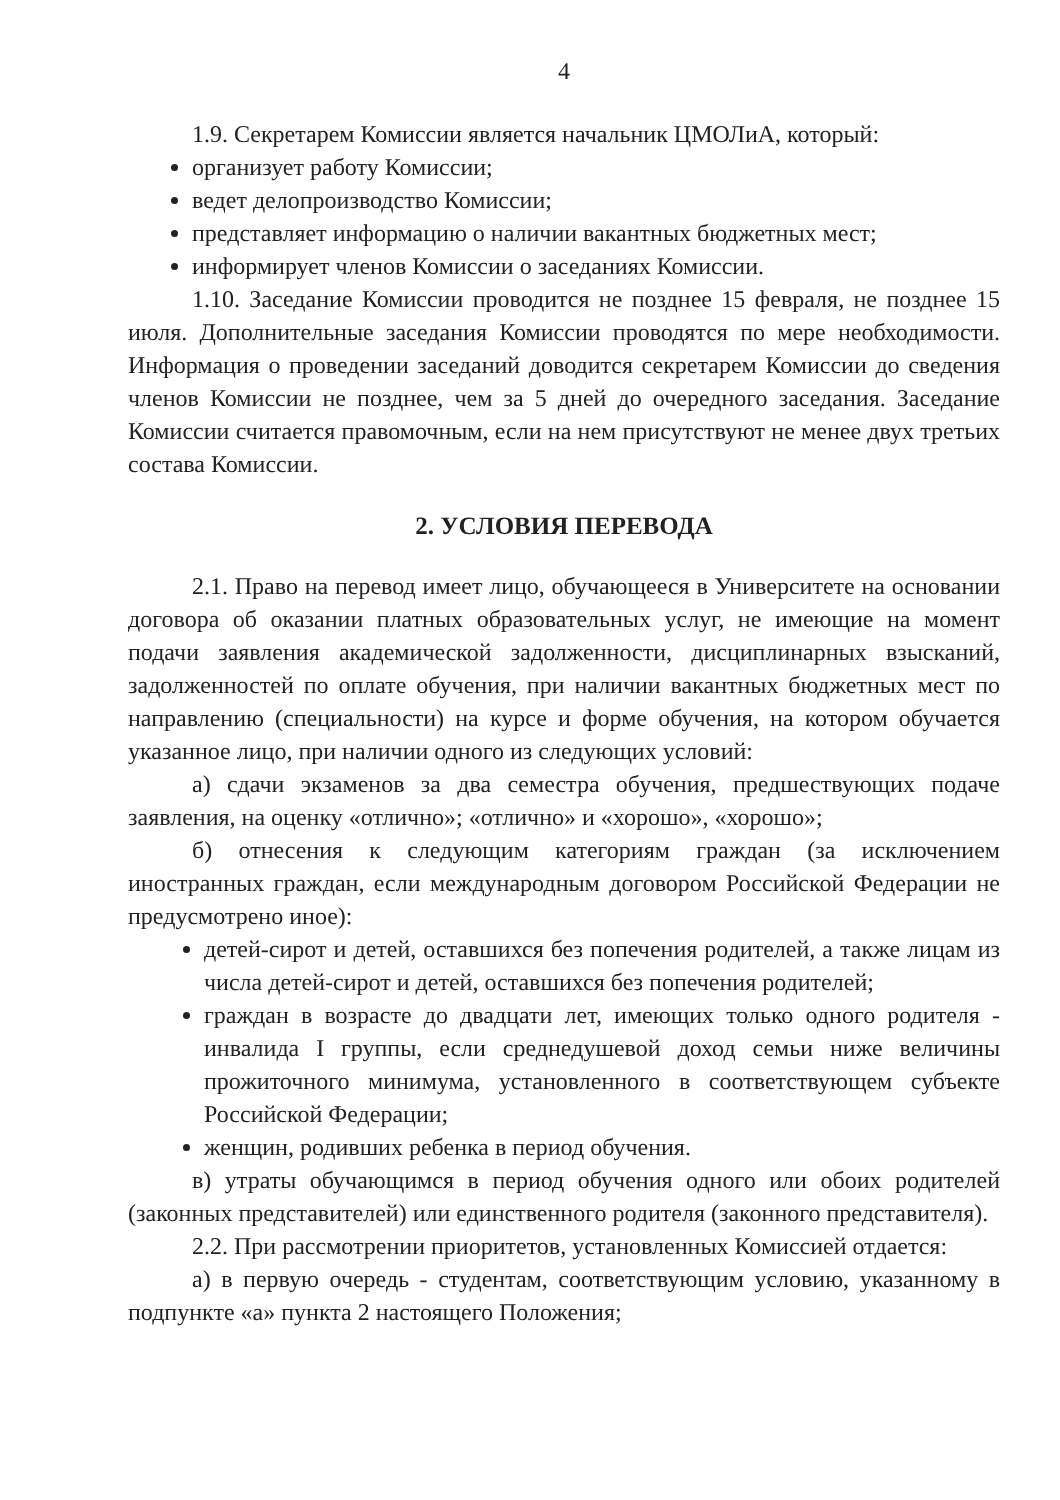4
1.9. Секретарем Комиссии является начальник ЦМОЛиА, который:
организует работу Комиссии;
ведет делопроизводство Комиссии;
представляет информацию о наличии вакантных бюджетных мест;
информирует членов Комиссии о заседаниях Комиссии.
1.10. Заседание Комиссии проводится не позднее 15 февраля, не позднее 15 июля. Дополнительные заседания Комиссии проводятся по мере необходимости. Информация о проведении заседаний доводится секретарем Комиссии до сведения членов Комиссии не позднее, чем за 5 дней до очередного заседания. Заседание Комиссии считается правомочным, если на нем присутствуют не менее двух третьих состава Комиссии.
2. УСЛОВИЯ ПЕРЕВОДА
2.1. Право на перевод имеет лицо, обучающееся в Университете на основании договора об оказании платных образовательных услуг, не имеющие на момент подачи заявления академической задолженности, дисциплинарных взысканий, задолженностей по оплате обучения, при наличии вакантных бюджетных мест по направлению (специальности) на курсе и форме обучения, на котором обучается указанное лицо, при наличии одного из следующих условий:
а) сдачи экзаменов за два семестра обучения, предшествующих подаче заявления, на оценку «отлично»; «отлично» и «хорошо», «хорошо»;
б) отнесения к следующим категориям граждан (за исключением иностранных граждан, если международным договором Российской Федерации не предусмотрено иное):
детей-сирот и детей, оставшихся без попечения родителей, а также лицам из числа детей-сирот и детей, оставшихся без попечения родителей;
граждан в возрасте до двадцати лет, имеющих только одного родителя - инвалида I группы, если среднедушевой доход семьи ниже величины прожиточного минимума, установленного в соответствующем субъекте Российской Федерации;
женщин, родивших ребенка в период обучения.
в) утраты обучающимся в период обучения одного или обоих родителей (законных представителей) или единственного родителя (законного представителя).
2.2. При рассмотрении приоритетов, установленных Комиссией отдается:
а) в первую очередь - студентам, соответствующим условию, указанному в подпункте «а» пункта 2 настоящего Положения;